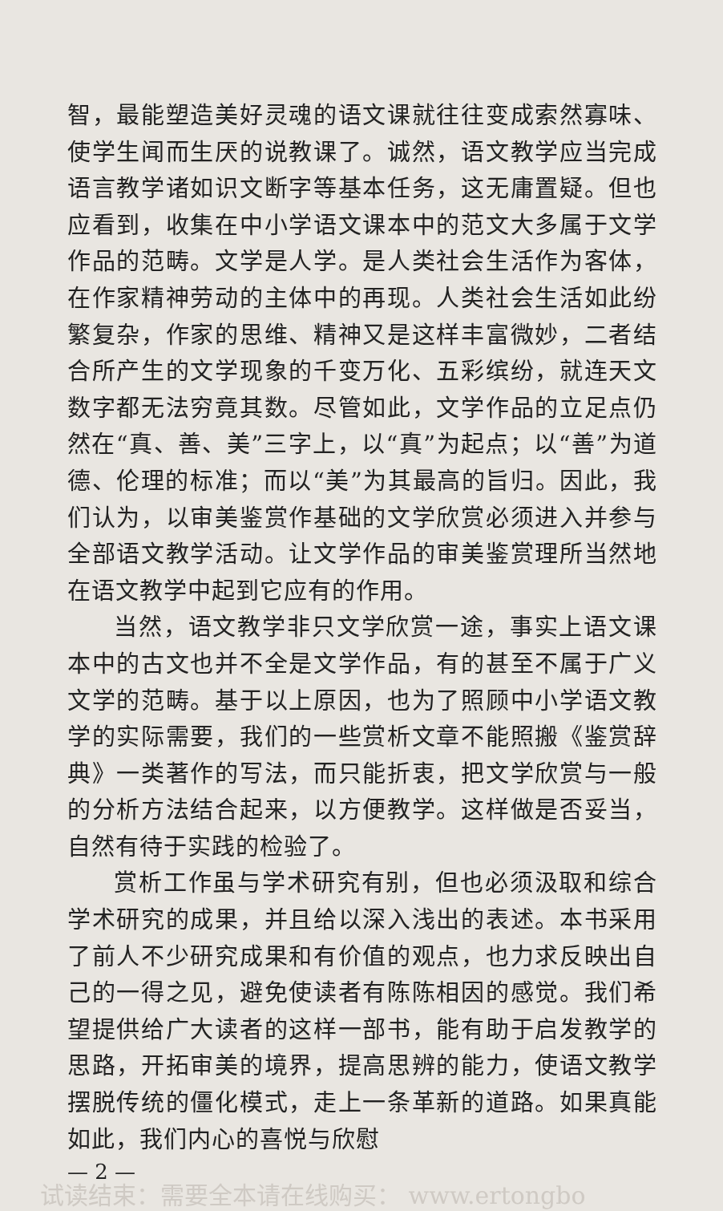智，最能塑造美好灵魂的语文课就往往变成索然寡味、使学生闻而生厌的说教课了。诚然，语文教学应当完成语言教学诸如识文断字等基本任务，这无庸置疑。但也应看到，收集在中小学语文课本中的范文大多属于文学作品的范畴。文学是人学。是人类社会生活作为客体，在作家精神劳动的主体中的再现。人类社会生活如此纷繁复杂，作家的思维、精神又是这样丰富微妙，二者结合所产生的文学现象的千变万化、五彩缤纷，就连天文数字都无法穷竟其数。尽管如此，文学作品的立足点仍然在“真、善、美”三字上，以“真”为起点；以“善”为道德、伦理的标准；而以“美”为其最高的旨归。因此，我们认为，以审美鉴赏作基础的文学欣赏必须进入并参与全部语文教学活动。让文学作品的审美鉴赏理所当然地在语文教学中起到它应有的作用。
当然，语文教学非只文学欣赏一途，事实上语文课本中的古文也并不全是文学作品，有的甚至不属于广义文学的范畴。基于以上原因，也为了照顾中小学语文教学的实际需要，我们的一些赏析文章不能照搬《鉴赏辞典》一类著作的写法，而只能折衷，把文学欣赏与一般的分析方法结合起来，以方便教学。这样做是否妥当，自然有待于实践的检验了。
赏析工作虽与学术研究有别，但也必须汲取和综合学术研究的成果，并且给以深入浅出的表述。本书采用了前人不少研究成果和有价值的观点，也力求反映出自己的一得之见，避免使读者有陈陈相因的感觉。我们希望提供给广大读者的这样一部书，能有助于启发教学的思路，开拓审美的境界，提高思辨的能力，使语文教学摆脱传统的僵化模式，走上一条革新的道路。如果真能如此，我们内心的喜悦与欣慰
— 2 —
试读结束：需要全本请在线购买： www.ertongbo